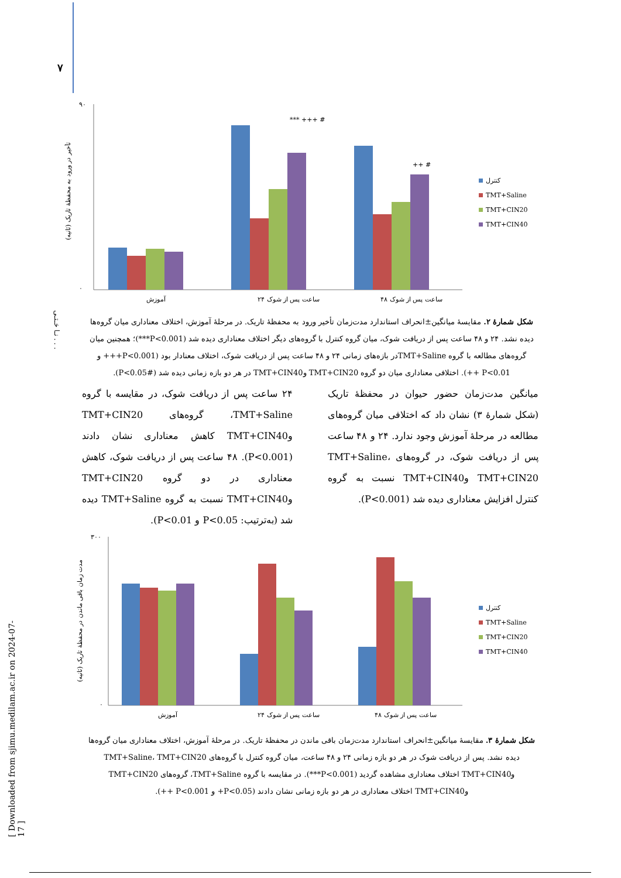۷
[ Downloaded from sjimu.medilam.ac.ir on 2024-07-17 ]
نـا خـتـی . . .
تأخیر در ورود به محفظهٔ تاریک (ثانیه)
۹۰
۰
آموزش
۲۴ ساعت پس از شوک
۴۸ ساعت پس از شوک
*** +++ #
++ #
کنترل
TMT+Saline
TMT+CIN20
TMT+CIN40
شکل شمارهٔ ۲. مقایسهٔ میانگین±انحراف استاندارد مدت‌زمان تأخیر ورود به محفظهٔ تاریک. در مرحلهٔ آموزش، اختلاف معناداری میان گروه‌ها دیده نشد. ۲۴ و ۴۸ ساعت پس از دریافت شوک، میان گروه کنترل با گروه‌های دیگر اختلاف معناداری دیده شد (P<0.001***)؛ همچنین میان گروه‌های مطالعه با گروه TMT+Salineدر بازه‌های زمانی ۲۴ و ۴۸ ساعت پس از دریافت شوک، اختلاف معنادار بود (P<0.001+++ و P<0.01 ++). اختلافی معناداری میان دو گروه TMT+CIN20 وTMT+CIN40 در هر دو بازه زمانی دیده شد (P<0.05#).
میانگین مدت‌زمان حضور حیوان در محفظهٔ تاریک (شکل شمارهٔ ۳) نشان داد که اختلافی میان گروه‌های مطالعه در مرحلهٔ آموزش وجود ندارد. ۲۴ و ۴۸ ساعت پس از دریافت شوک، در گروه‌های TMT+Saline، TMT+CIN20 وTMT+CIN40 نسبت به گروه کنترل افزایش معناداری دیده شد (P<0.001).
۲۴ ساعت پس از دریافت شوک، در مقایسه با گروه TMT+Saline، گروه‌های TMT+CIN20 وTMT+CIN40 کاهش معناداری نشان دادند (P<0.001). ۴۸ ساعت پس از دریافت شوک، کاهش معناداری در دو گروه TMT+CIN20 وTMT+CIN40 نسبت به گروه TMT+Saline دیده شد (به‌ترتیب: P<0.05 و P<0.01).
مدت زمان باقی ماندن در محفظهٔ تاریک (ثانیه)
۳۰۰
۰
آموزش
۲۴ ساعت پس از شوک
۴۸ ساعت پس از شوک
کنترل
TMT+Saline
TMT+CIN20
TMT+CIN40
شکل شمارهٔ ۳. مقایسهٔ میانگین±انحراف استاندارد مدت‌زمان باقی ماندن در محفظهٔ تاریک. در مرحلهٔ آموزش، اختلاف معناداری میان گروه‌ها دیده نشد. پس از دریافت شوک در هر دو بازه زمانی ۲۴ و ۴۸ ساعت، میان گروه کنترل با گروه‌های TMT+Saline، TMT+CIN20 وTMT+CIN40 اختلاف معناداری مشاهده گردید (P<0.001***). در مقایسه با گروه TMT+Saline، گروه‌های TMT+CIN20 وTMT+CIN40 اختلاف معناداری در هر دو بازه زمانی نشان دادند (P<0.05+ و P<0.001 ++).